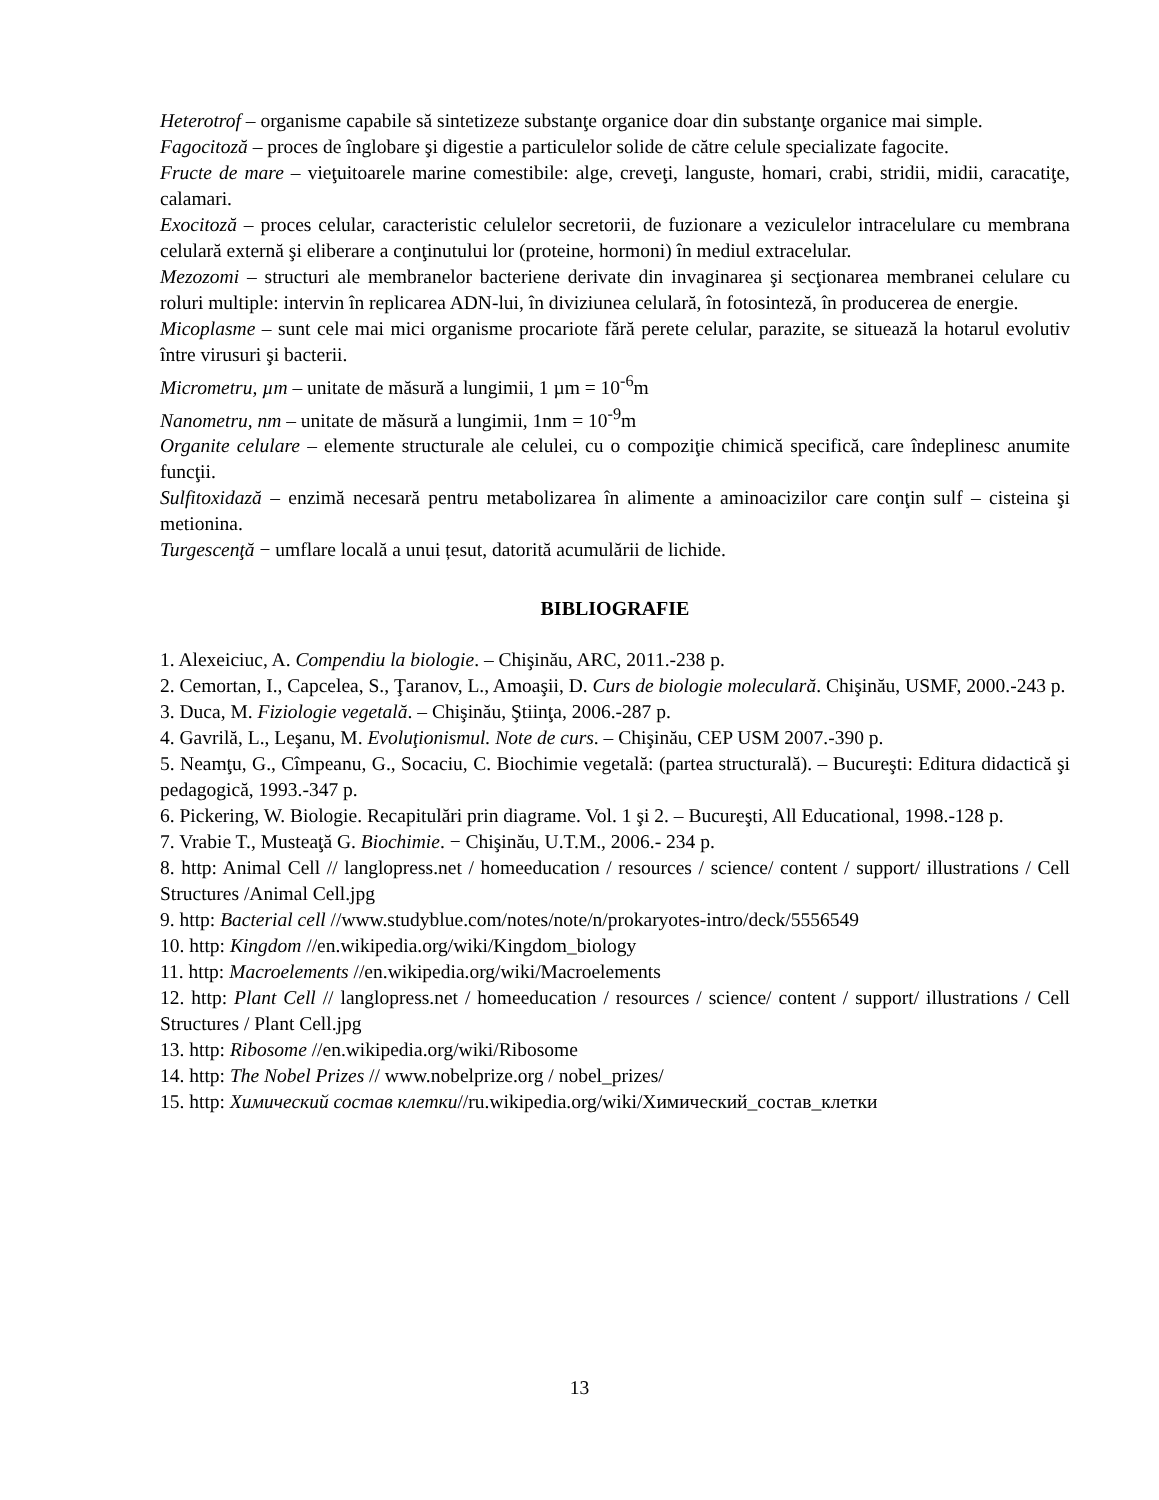Heterotrof – organisme capabile să sintetizeze substanţe organice doar din substanţe organice mai simple.
Fagocitoză – proces de înglobare şi digestie a particulelor solide de către celule specializate fagocite.
Fructe de mare – vieţuitoarele marine comestibile: alge, creveţi, languste, homari, crabi, stridii, midii, caracatiţe, calamari.
Exocitoză – proces celular, caracteristic celulelor secretorii, de fuzionare a veziculelor intracelulare cu membrana celulară externă şi eliberare a conţinutului lor (proteine, hormoni) în mediul extracelular.
Mezozomi – structuri ale membranelor bacteriene derivate din invaginarea şi secţionarea membranei celulare cu roluri multiple: intervin în replicarea ADN-lui, în diviziunea celulară, în fotosinteză, în producerea de energie.
Micoplasme – sunt cele mai mici organisme procariote fără perete celular, parazite, se situează la hotarul evolutiv între virusuri şi bacterii.
Micrometru, µm – unitate de măsură a lungimii, 1 µm = 10<sup>-6</sup>m
Nanometru, nm – unitate de măsură a lungimii, 1nm = 10<sup>-9</sup>m
Organite celulare – elemente structurale ale celulei, cu o compoziţie chimică specifică, care îndeplinesc anumite funcţii.
Sulfitoxidază – enzimă necesară pentru metabolizarea în alimente a aminoacizilor care conţin sulf – cisteina şi metionina.
Turgescenţă − umflare locală a unui țesut, datorită acumulării de lichide.
BIBLIOGRAFIE
1. Alexeiciuc, A. Compendiu la biologie. – Chişinău, ARC, 2011.-238 p.
2. Cemortan, I., Capcelea, S., Ţaranov, L., Amoaşii, D. Curs de biologie moleculară. Chişinău, USMF, 2000.-243 p.
3. Duca, M. Fiziologie vegetală. – Chişinău, Ştiinţa, 2006.-287 p.
4. Gavrilă, L., Leşanu, M. Evoluţionismul. Note de curs. – Chişinău, CEP USM 2007.-390 p.
5. Neamţu, G., Cîmpeanu, G., Socaciu, C. Biochimie vegetală: (partea structurală). – Bucureşti: Editura didactică şi pedagogică, 1993.-347 p.
6. Pickering, W. Biologie. Recapitulări prin diagrame. Vol. 1 şi 2. – Bucureşti, All Educational, 1998.-128 p.
7. Vrabie T., Musteaţă G. Biochimie. − Chişinău, U.T.M., 2006.- 234 p.
8. http: Animal Cell // langlopress.net / homeeducation / resources / science/ content / support/ illustrations / Cell Structures /Animal Cell.jpg
9. http: Bacterial cell //www.studyblue.com/notes/note/n/prokaryotes-intro/deck/5556549
10. http: Kingdom //en.wikipedia.org/wiki/Kingdom_biology
11. http: Macroelements //en.wikipedia.org/wiki/Macroelements
12. http: Plant Cell // langlopress.net / homeeducation / resources / science/ content / support/ illustrations / Cell Structures / Plant Cell.jpg
13. http: Ribosome //en.wikipedia.org/wiki/Ribosome
14. http: The Nobel Prizes // www.nobelprize.org / nobel_prizes/
15. http: Химический состав клетки//ru.wikipedia.org/wiki/Химический_состав_клетки
13